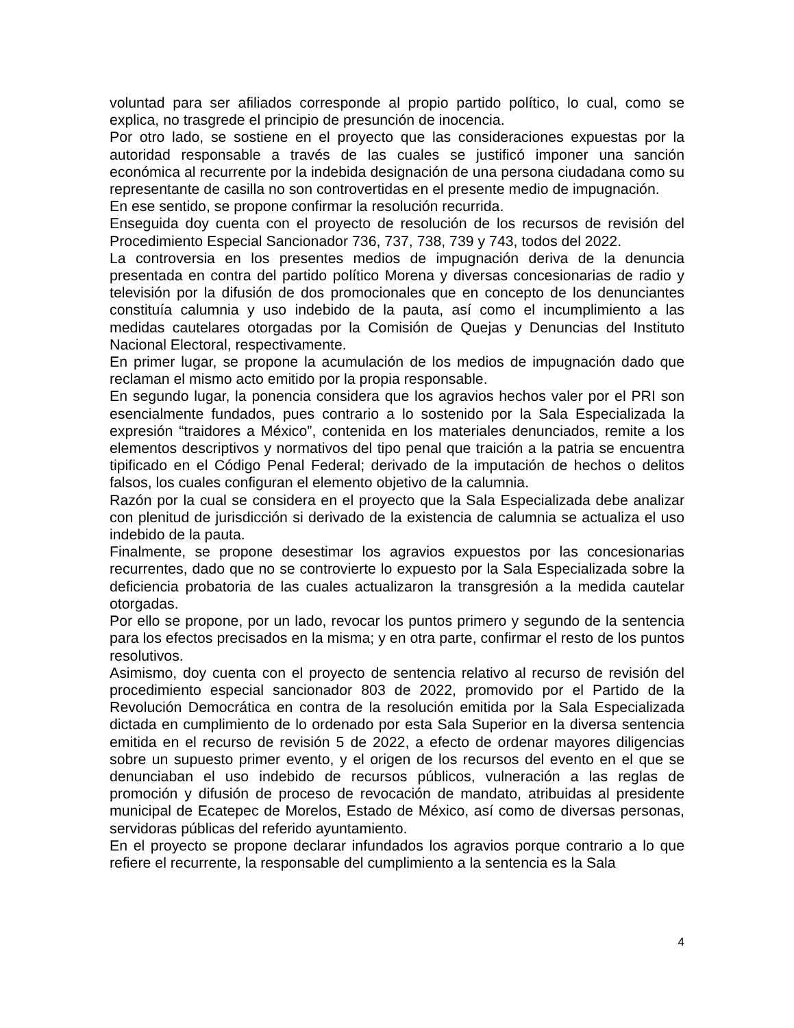voluntad para ser afiliados corresponde al propio partido político, lo cual, como se explica, no trasgrede el principio de presunción de inocencia.
Por otro lado, se sostiene en el proyecto que las consideraciones expuestas por la autoridad responsable a través de las cuales se justificó imponer una sanción económica al recurrente por la indebida designación de una persona ciudadana como su representante de casilla no son controvertidas en el presente medio de impugnación.
En ese sentido, se propone confirmar la resolución recurrida.
Enseguida doy cuenta con el proyecto de resolución de los recursos de revisión del Procedimiento Especial Sancionador 736, 737, 738, 739 y 743, todos del 2022.
La controversia en los presentes medios de impugnación deriva de la denuncia presentada en contra del partido político Morena y diversas concesionarias de radio y televisión por la difusión de dos promocionales que en concepto de los denunciantes constituía calumnia y uso indebido de la pauta, así como el incumplimiento a las medidas cautelares otorgadas por la Comisión de Quejas y Denuncias del Instituto Nacional Electoral, respectivamente.
En primer lugar, se propone la acumulación de los medios de impugnación dado que reclaman el mismo acto emitido por la propia responsable.
En segundo lugar, la ponencia considera que los agravios hechos valer por el PRI son esencialmente fundados, pues contrario a lo sostenido por la Sala Especializada la expresión “traidores a México”, contenida en los materiales denunciados, remite a los elementos descriptivos y normativos del tipo penal que traición a la patria se encuentra tipificado en el Código Penal Federal; derivado de la imputación de hechos o delitos falsos, los cuales configuran el elemento objetivo de la calumnia.
Razón por la cual se considera en el proyecto que la Sala Especializada debe analizar con plenitud de jurisdicción si derivado de la existencia de calumnia se actualiza el uso indebido de la pauta.
Finalmente, se propone desestimar los agravios expuestos por las concesionarias recurrentes, dado que no se controvierte lo expuesto por la Sala Especializada sobre la deficiencia probatoria de las cuales actualizaron la transgresión a la medida cautelar otorgadas.
Por ello se propone, por un lado, revocar los puntos primero y segundo de la sentencia para los efectos precisados en la misma; y en otra parte, confirmar el resto de los puntos resolutivos.
Asimismo, doy cuenta con el proyecto de sentencia relativo al recurso de revisión del procedimiento especial sancionador 803 de 2022, promovido por el Partido de la Revolución Democrática en contra de la resolución emitida por la Sala Especializada dictada en cumplimiento de lo ordenado por esta Sala Superior en la diversa sentencia emitida en el recurso de revisión 5 de 2022, a efecto de ordenar mayores diligencias sobre un supuesto primer evento, y el origen de los recursos del evento en el que se denunciaban el uso indebido de recursos públicos, vulneración a las reglas de promoción y difusión de proceso de revocación de mandato, atribuidas al presidente municipal de Ecatepec de Morelos, Estado de México, así como de diversas personas, servidoras públicas del referido ayuntamiento.
En el proyecto se propone declarar infundados los agravios porque contrario a lo que refiere el recurrente, la responsable del cumplimiento a la sentencia es la Sala
4